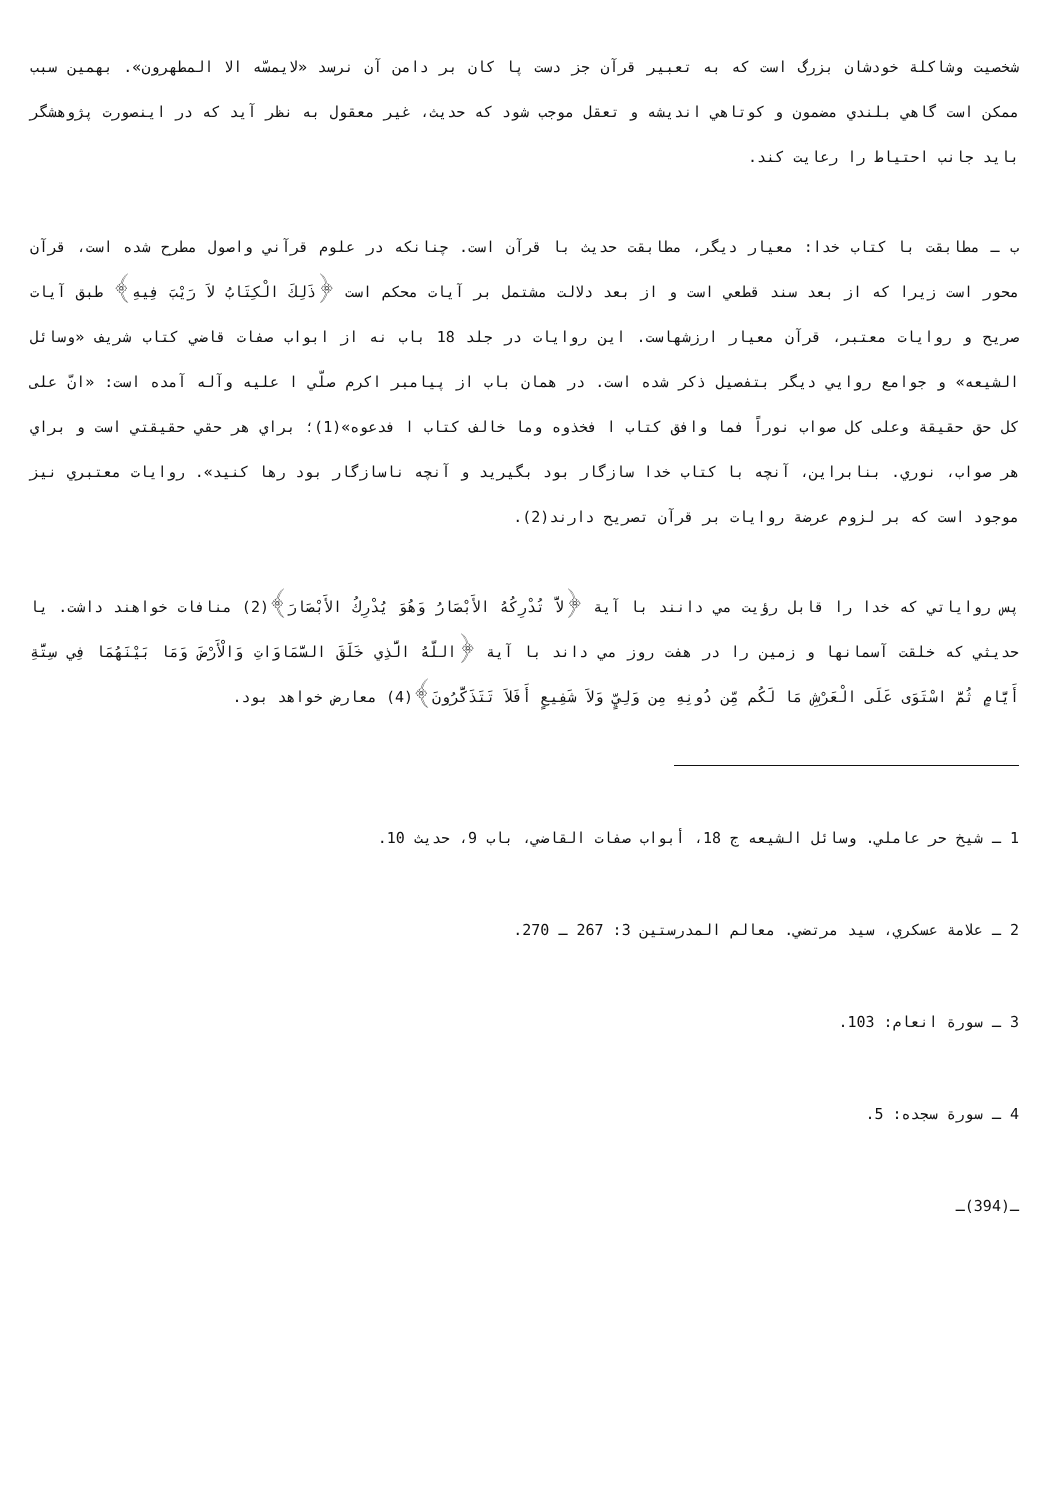شخصيت وشاكلة خودشان بزرگ است كه به تعبير قرآن جز دست پا كان بر دامن آن نرسد «لايمسّه الا المطهرون». بهمين سبب ممكن است گاهي بلندي مضمون و كوتاهي انديشه و تعقل موجب شود كه حديث، غير معقول به نظر آيد كه در اينصورت پژوهشگر بايد جانب احتياط را رعايت كند.
ب ـ مطابقت با كتاب خدا: معيار ديگر، مطابقت حديث با قرآن است. چنانكه در علوم قرآني واصول مطرح شده است، قرآن محور است زيرا كه از بعد سند قطعي است و از بعد دلالت مشتمل بر آيات محكم است ﴿ذَلِكَ الْكِتَابُ لاَ رَيْبَ فِيهِ﴾ طبق آيات صريح و روايات معتبر، قرآن معيار ارزشهاست. اين روايات در جلد 18 باب نه از ابواب صفات قاضي كتاب شريف «وسائل الشيعه» و جوامع روايي ديگر بتفصيل ذكر شده است. در همان باب از پيامبر اكرم صلّي ا عليه وآله آمده است: «انّ على كل حق حقيقة وعلى كل صواب نوراً فما وافق كتاب ا فخذوه وما خالف كتاب ا فدعوه»(1)؛ براي هر حقي حقيقتي است و براي هر صواب، نوري. بنابراين، آنچه با كتاب خدا سازگار بود بگيريد و آنچه ناسازگار بود رها كنيد». روايات معتبري نيز موجود است كه بر لزوم عرضة روايات بر قرآن تصريح دارند(2).
پس رواياتي كه خدا را قابل رؤيت مي دانند با آية ﴿لاَّ تُدْرِكُهُ الأَبْصَارُ وَهُوَ يُدْرِكُ الأَبْصَارَ﴾(2) منافات خواهند داشت. يا حديثي كه خلقت آسمانها و زمين را در هفت روز مي داند با آية ﴿اللّهُ الَّذِي خَلَقَ السَّمَاوَاتِ وَالْأَرْضَ وَمَا بَيْنَهُمَا فِي سِتَّةِ أَيَّامٍ ثُمَّ اسْتَوَى عَلَى الْعَرْشِ مَا لَكُم مِّن دُونِهِ مِن وَلِيٍّ وَلاَ شَفِيعٍ أَفَلاَ تَتَذَكَّرُونَ﴾(4) معارض خواهد بود.
1 ـ شيخ حر عاملي. وسائل الشيعه ج 18، أبواب صفات القاضي، باب 9، حديث 10.
2 ـ علامة عسكري، سيد مرتضي. معالم المدرستين 3: 267 ـ 270.
3 ـ سورة انعام: 103.
4 ـ سورة سجده: 5.
ـ(394)ـ